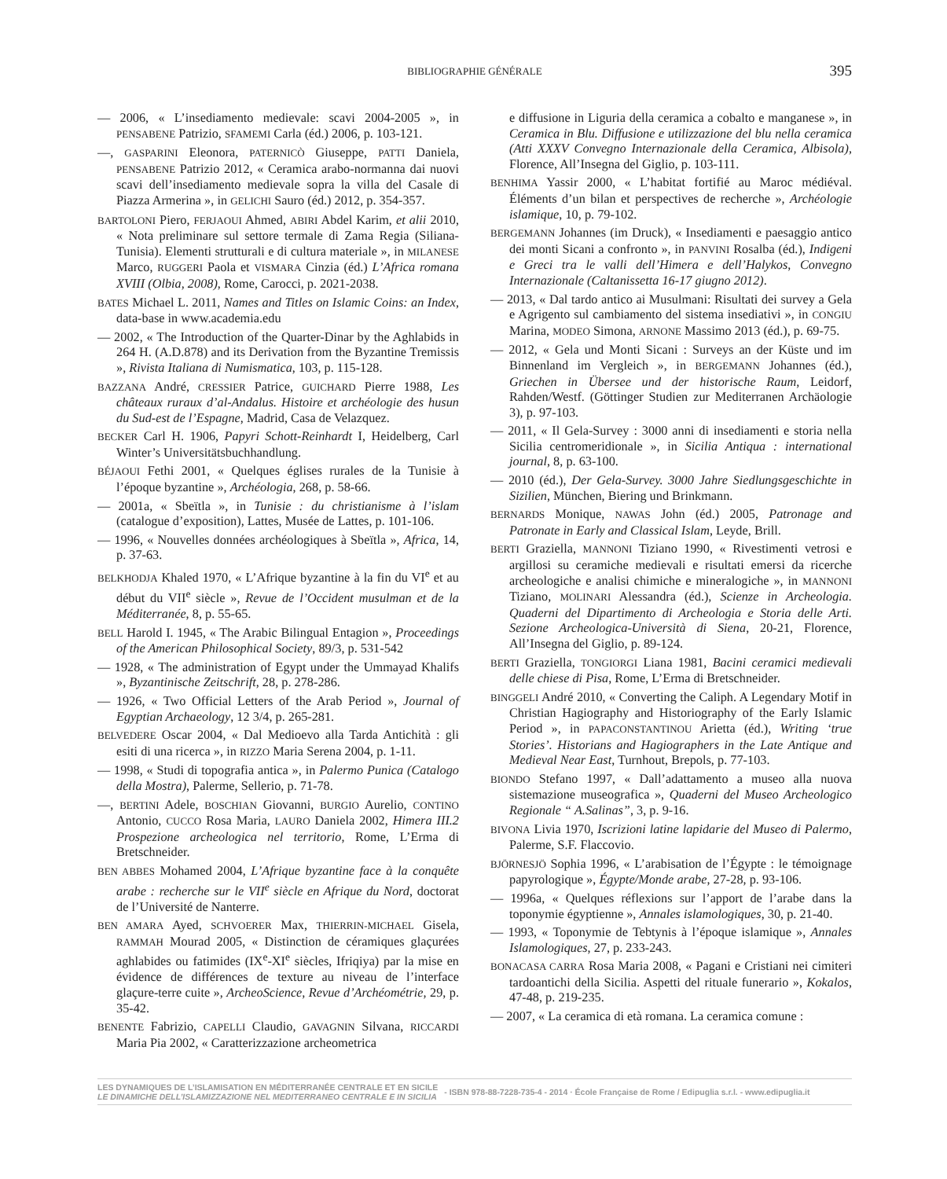BIBLIOGRAPHIE GÉNÉRALE
395
— 2006, « L’insediamento medievale: scavi 2004-2005 », in PENSABENE Patrizio, SFAMEMI Carla (éd.) 2006, p. 103-121.
—, GASPARINI Eleonora, PATERNICÒ Giuseppe, PATTI Daniela, PENSABENE Patrizio 2012, « Ceramica arabo-normanna dai nuovi scavi dell’insediamento medievale sopra la villa del Casale di Piazza Armerina », in GELICHI Sauro (éd.) 2012, p. 354-357.
BARTOLONI Piero, FERJAOUI Ahmed, ABIRI Abdel Karim, et alii 2010, « Nota preliminare sul settore termale di Zama Regia (Siliana-Tunisia). Elementi strutturali e di cultura materiale », in MILANESE Marco, RUGGERI Paola et VISMARA Cinzia (éd.) L’Africa romana XVIII (Olbia, 2008), Rome, Carocci, p. 2021-2038.
BATES Michael L. 2011, Names and Titles on Islamic Coins: an Index, data-base in www.academia.edu
— 2002, « The Introduction of the Quarter-Dinar by the Aghlabids in 264 H. (A.D.878) and its Derivation from the Byzantine Tremissis », Rivista Italiana di Numismatica, 103, p. 115-128.
BAZZANA André, CRESSIER Patrice, GUICHARD Pierre 1988, Les châteaux ruraux d’al-Andalus. Histoire et archéologie des husun du Sud-est de l’Espagne, Madrid, Casa de Velazquez.
BECKER Carl H. 1906, Papyri Schott-Reinhardt I, Heidelberg, Carl Winter’s Universitätsbuchhandlung.
BÉJAOUI Fethi 2001, « Quelques églises rurales de la Tunisie à l’époque byzantine », Archéologia, 268, p. 58-66.
— 2001a, « Sbeïtla », in Tunisie : du christianisme à l’islam (catalogue d’exposition), Lattes, Musée de Lattes, p. 101-106.
— 1996, « Nouvelles données archéologiques à Sbeïtla », Africa, 14, p. 37-63.
BELKHODJA Khaled 1970, « L’Afrique byzantine à la fin du VI<sup>e</sup> et au début du VII<sup>e</sup> siècle », Revue de l’Occident musulman et de la Méditerranée, 8, p. 55-65.
BELL Harold I. 1945, « The Arabic Bilingual Entagion », Proceedings of the American Philosophical Society, 89/3, p. 531-542
— 1928, « The administration of Egypt under the Ummayad Khalifs », Byzantinische Zeitschrift, 28, p. 278-286.
— 1926, « Two Official Letters of the Arab Period », Journal of Egyptian Archaeology, 12 3/4, p. 265-281.
BELVEDERE Oscar 2004, « Dal Medioevo alla Tarda Antichità : gli esiti di una ricerca », in RIZZO Maria Serena 2004, p. 1-11.
— 1998, « Studi di topografia antica », in Palermo Punica (Catalogo della Mostra), Palerme, Sellerio, p. 71-78.
—, BERTINI Adele, BOSCHIAN Giovanni, BURGIO Aurelio, CONTINO Antonio, CUCCO Rosa Maria, LAURO Daniela 2002, Himera III.2 Prospezione archeologica nel territorio, Rome, L’Erma di Bretschneider.
BEN ABBES Mohamed 2004, L’Afrique byzantine face à la conquête arabe : recherche sur le VII<sup>e</sup> siècle en Afrique du Nord, doctorat de l’Université de Nanterre.
BEN AMARA Ayed, SCHVOERER Max, THIERRIN-MICHAEL Gisela, RAMMAH Mourad 2005, « Distinction de céramiques glaçurées aghlabides ou fatimides (IX<sup>e</sup>-XI<sup>e</sup> siècles, Ifriqiya) par la mise en évidence de différences de texture au niveau de l’interface glaçure-terre cuite », ArcheoScience, Revue d’Archéométrie, 29, p. 35-42.
BENENTE Fabrizio, CAPELLI Claudio, GAVAGNIN Silvana, RICCARDI Maria Pia 2002, « Caratterizzazione archeometrica
e diffusione in Liguria della ceramica a cobalto e manganese », in Ceramica in Blu. Diffusione e utilizzazione del blu nella ceramica (Atti XXXV Convegno Internazionale della Ceramica, Albisola), Florence, All’Insegna del Giglio, p. 103-111.
BENHIMA Yassir 2000, « L’habitat fortifié au Maroc médiéval. Éléments d’un bilan et perspectives de recherche », Archéologie islamique, 10, p. 79-102.
BERGEMANN Johannes (im Druck), « Insediamenti e paesaggio antico dei monti Sicani a confronto », in PANVINI Rosalba (éd.), Indigeni e Greci tra le valli dell’Himera e dell’Halykos, Convegno Internazionale (Caltanissetta 16-17 giugno 2012).
— 2013, « Dal tardo antico ai Musulmani: Risultati dei survey a Gela e Agrigento sul cambiamento del sistema insediativi », in CONGIU Marina, MODEO Simona, ARNONE Massimo 2013 (éd.), p. 69-75.
— 2012, « Gela und Monti Sicani : Surveys an der Küste und im Binnenland im Vergleich », in BERGEMANN Johannes (éd.), Griechen in Übersee und der historische Raum, Leidorf, Rahden/Westf. (Göttinger Studien zur Mediterranen Archäologie 3), p. 97-103.
— 2011, « Il Gela-Survey : 3000 anni di insediamenti e storia nella Sicilia centromeridionale », in Sicilia Antiqua : international journal, 8, p. 63-100.
— 2010 (éd.), Der Gela-Survey. 3000 Jahre Siedlungsgeschichte in Sizilien, München, Biering und Brinkmann.
BERNARDS Monique, NAWAS John (éd.) 2005, Patronage and Patronate in Early and Classical Islam, Leyde, Brill.
BERTI Graziella, MANNONI Tiziano 1990, « Rivestimenti vetrosi e argillosi su ceramiche medievali e risultati emersi da ricerche archeologiche e analisi chimiche e mineralogiche », in MANNONI Tiziano, MOLINARI Alessandra (éd.), Scienze in Archeologia. Quaderni del Dipartimento di Archeologia e Storia delle Arti. Sezione Archeologica-Università di Siena, 20-21, Florence, All’Insegna del Giglio, p. 89-124.
BERTI Graziella, TONGIORGI Liana 1981, Bacini ceramici medievali delle chiese di Pisa, Rome, L’Erma di Bretschneider.
BINGGELI André 2010, « Converting the Caliph. A Legendary Motif in Christian Hagiography and Historiography of the Early Islamic Period », in PAPACONSTANTINOU Arietta (éd.), Writing ‘true Stories’. Historians and Hagiographers in the Late Antique and Medieval Near East, Turnhout, Brepols, p. 77-103.
BIONDO Stefano 1997, « Dall’adattamento a museo alla nuova sistemazione museografica », Quaderni del Museo Archeologico Regionale “ A.Salinas”, 3, p. 9-16.
BIVONA Livia 1970, Iscrizioni latine lapidarie del Museo di Palermo, Palerme, S.F. Flaccovio.
BJÖRNESJÖ Sophia 1996, « L’arabisation de l’Égypte : le témoignage papyrologique », Égypte/Monde arabe, 27-28, p. 93-106.
— 1996a, « Quelques réflexions sur l’apport de l’arabe dans la toponymie égyptienne », Annales islamologiques, 30, p. 21-40.
— 1993, « Toponymie de Tebtynis à l’époque islamique », Annales Islamologiques, 27, p. 233-243.
BONACASA CARRA Rosa Maria 2008, « Pagani e Cristiani nei cimiteri tardoantichi della Sicilia. Aspetti del rituale funerario », Kokalos, 47-48, p. 219-235.
— 2007, « La ceramica di età romana. La ceramica comune :
LES DYNAMIQUES DE L’ISLAMISATION EN MÉDITERRANÉE CENTRALE ET EN SICILE
LE DINAMICHE DELL’ISLAMIZZAZIONE NEL MEDITERRANEO CENTRALE E IN SICILIA
- ISBN 978-88-7228-735-4 - 2014 · École Française de Rome / Edipuglia s.r.l. - www.edipuglia.it